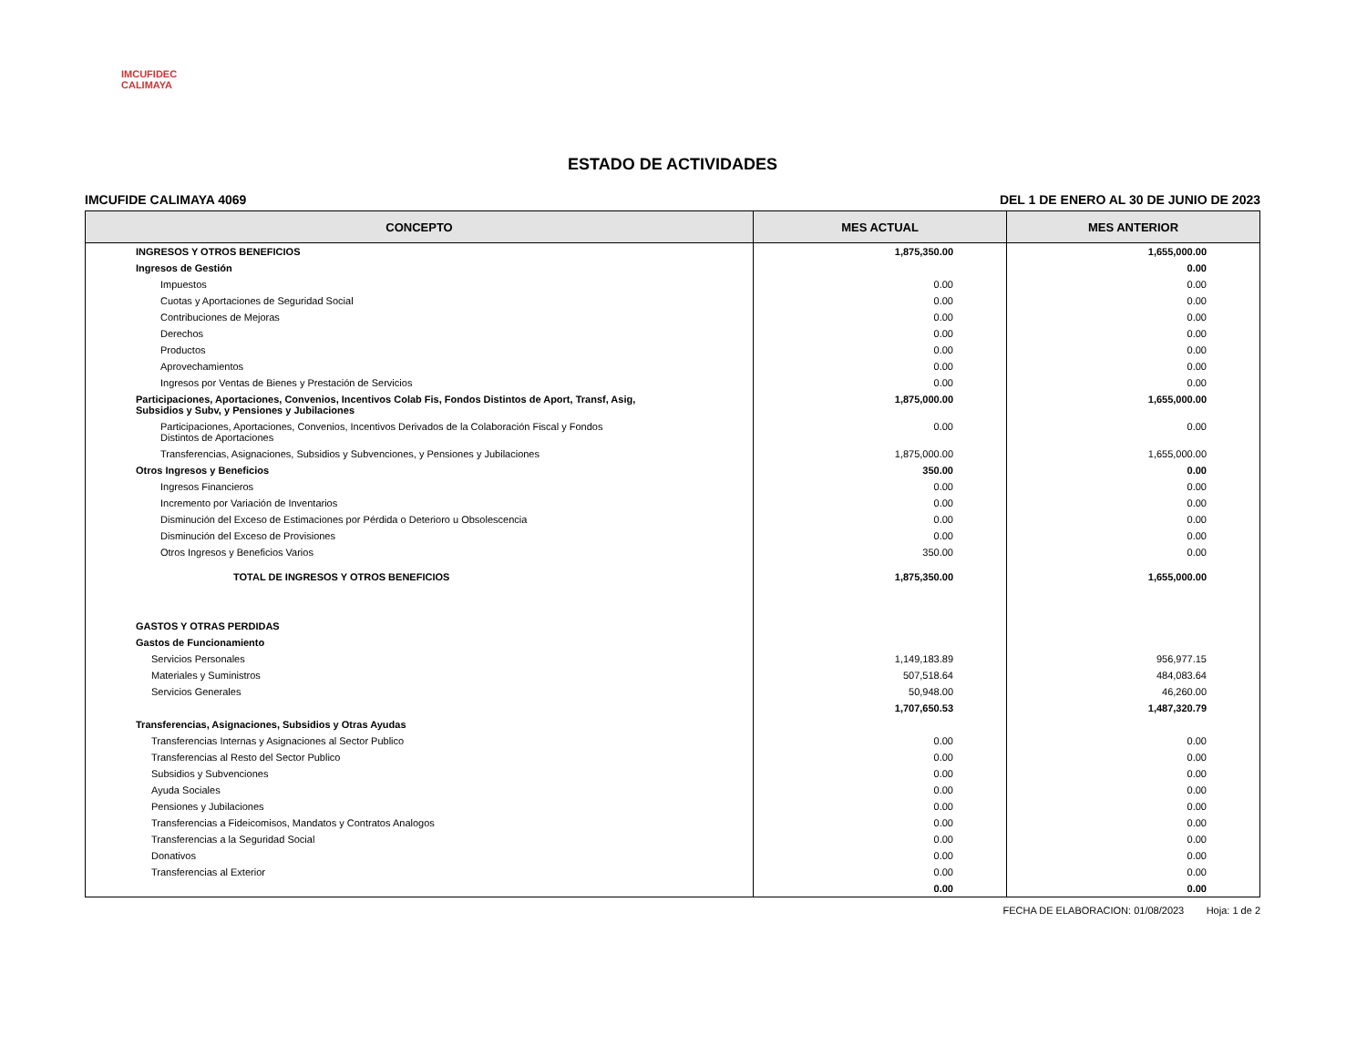IMCUFIDEC CALIMAYA
ESTADO DE ACTIVIDADES
IMCUFIDE CALIMAYA 4069 DEL 1 DE ENERO AL 30 DE JUNIO DE 2023
| CONCEPTO | MES ACTUAL | MES ANTERIOR |
| --- | --- | --- |
| INGRESOS Y OTROS BENEFICIOS | 1,875,350.00 | 1,655,000.00 |
| Ingresos de Gestión | | 0.00 |
| Impuestos | 0.00 | 0.00 |
| Cuotas y Aportaciones de Seguridad Social | 0.00 | 0.00 |
| Contribuciones de Mejoras | 0.00 | 0.00 |
| Derechos | 0.00 | 0.00 |
| Productos | 0.00 | 0.00 |
| Aprovechamientos | 0.00 | 0.00 |
| Ingresos por Ventas de Bienes y Prestación de Servicios | 0.00 | 0.00 |
| Participaciones, Aportaciones, Convenios, Incentivos Colab Fis, Fondos Distintos de Aport, Transf, Asig, Subsidios y Subv, y Pensiones y Jubilaciones | 1,875,000.00 | 1,655,000.00 |
| Participaciones, Aportaciones, Convenios, Incentivos Derivados de la Colaboración Fiscal y Fondos Distintos de Aportaciones | 0.00 | 0.00 |
| Transferencias, Asignaciones, Subsidios y Subvenciones, y Pensiones y Jubilaciones | 1,875,000.00 | 1,655,000.00 |
| Otros Ingresos y Beneficios | 350.00 | 0.00 |
| Ingresos Financieros | 0.00 | 0.00 |
| Incremento por Variación de Inventarios | 0.00 | 0.00 |
| Disminución del Exceso de Estimaciones por Pérdida o Deterioro u Obsolescencia | 0.00 | 0.00 |
| Disminución del Exceso de Provisiones | 0.00 | 0.00 |
| Otros Ingresos y Beneficios Varios | 350.00 | 0.00 |
| TOTAL DE INGRESOS Y OTROS BENEFICIOS | 1,875,350.00 | 1,655,000.00 |
| GASTOS Y OTRAS PERDIDAS | | |
| Gastos de Funcionamiento | | |
| Servicios Personales | 1,149,183.89 | 956,977.15 |
| Materiales y Suministros | 507,518.64 | 484,083.64 |
| Servicios Generales | 50,948.00 | 46,260.00 |
| | 1,707,650.53 | 1,487,320.79 |
| Transferencias, Asignaciones, Subsidios y Otras Ayudas | | |
| Transferencias Internas y Asignaciones al Sector Publico | 0.00 | 0.00 |
| Transferencias al Resto del Sector Publico | 0.00 | 0.00 |
| Subsidios y Subvenciones | 0.00 | 0.00 |
| Ayuda Sociales | 0.00 | 0.00 |
| Pensiones y Jubilaciones | 0.00 | 0.00 |
| Transferencias a Fideicomisos, Mandatos y Contratos Analogos | 0.00 | 0.00 |
| Transferencias a la Seguridad Social | 0.00 | 0.00 |
| Donativos | 0.00 | 0.00 |
| Transferencias al Exterior | 0.00 | 0.00 |
| | 0.00 | 0.00 |
FECHA DE ELABORACION: 01/08/2023 Hoja: 1 de 2